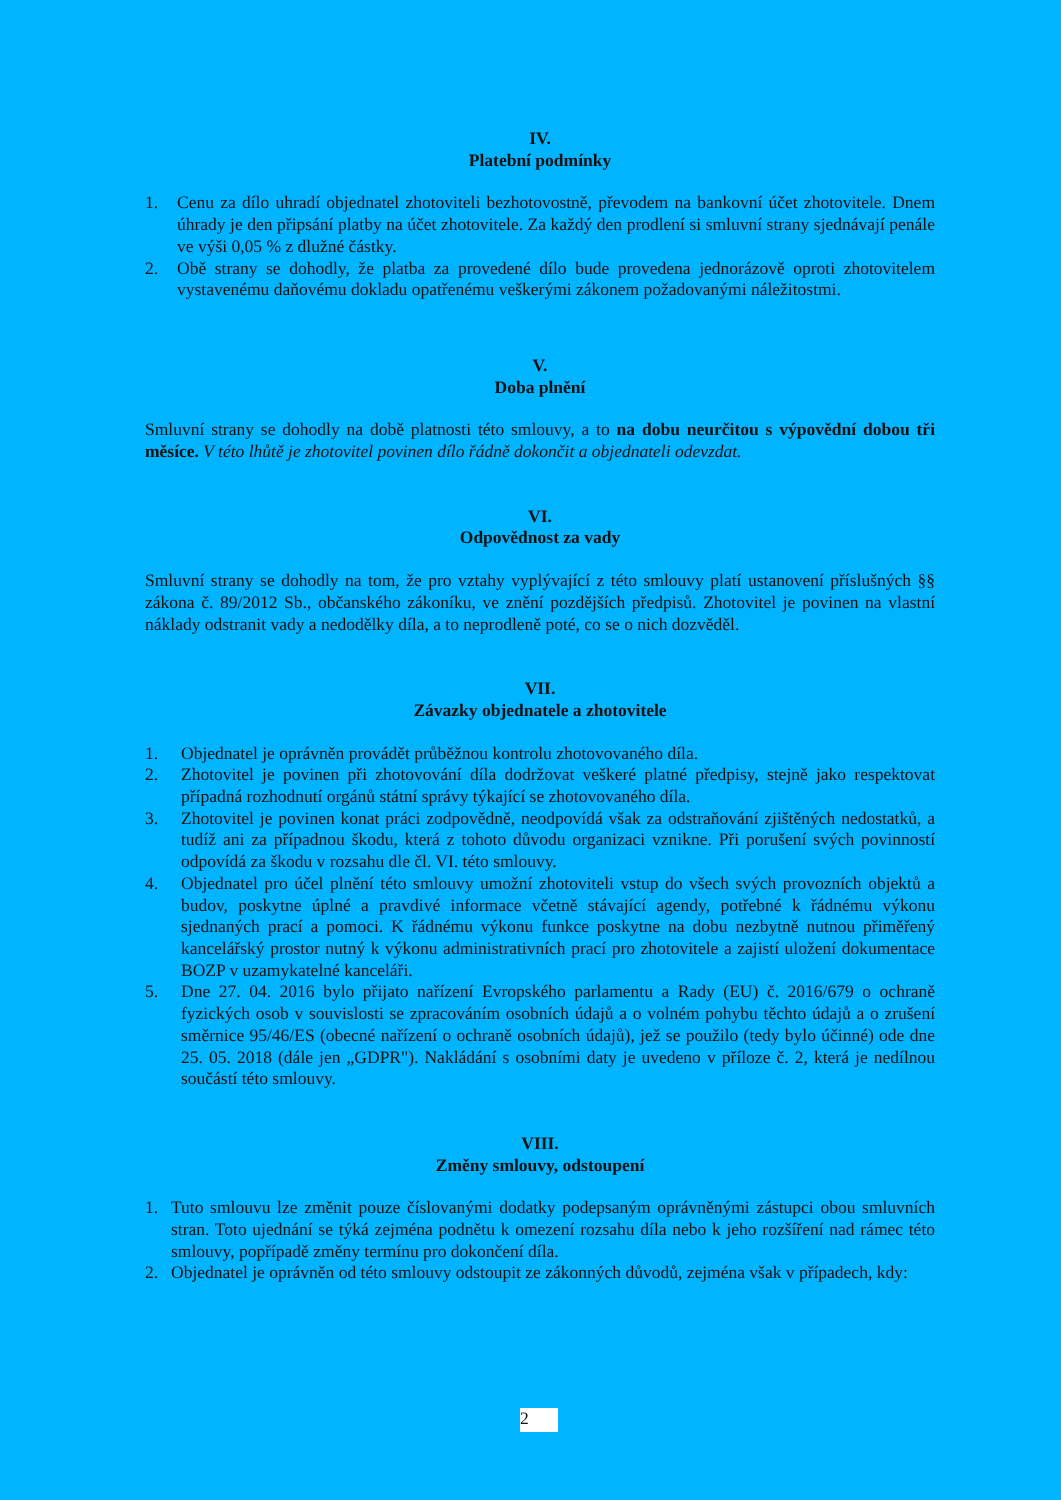IV.
Platební podmínky
1. Cenu za dílo uhradí objednatel zhotoviteli bezhotovostně, převodem na bankovní účet zhotovitele. Dnem úhrady je den připsání platby na účet zhotovitele. Za každý den prodlení si smluvní strany sjednávají penále ve výši 0,05 % z dlužné částky.
2. Obě strany se dohodly, že platba za provedené dílo bude provedena jednorázově oproti zhotovitelem vystavenému daňovému dokladu opatřenému veškerými zákonem požadovanými náležitostmi.
V.
Doba plnění
Smluvní strany se dohodly na době platnosti této smlouvy, a to na dobu neurčitou s výpovědní dobou tři měsíce. V této lhůtě je zhotovitel povinen dílo řádně dokončit a objednateli odevzdat.
VI.
Odpovědnost za vady
Smluvní strany se dohodly na tom, že pro vztahy vyplývající z této smlouvy platí ustanovení příslušných §§ zákona č. 89/2012 Sb., občanského zákoníku, ve znění pozdějších předpisů. Zhotovitel je povinen na vlastní náklady odstranit vady a nedodělky díla, a to neprodleně poté, co se o nich dozvěděl.
VII.
Závazky objednatele a zhotovitele
1. Objednatel je oprávněn provádět průběžnou kontrolu zhotovovaného díla.
2. Zhotovitel je povinen při zhotovování díla dodržovat veškeré platné předpisy, stejně jako respektovat případná rozhodnutí orgánů státní správy týkající se zhotovovaného díla.
3. Zhotovitel je povinen konat práci zodpovědně, neodpovídá však za odstraňování zjištěných nedostatků, a tudíž ani za případnou škodu, která z tohoto důvodu organizaci vznikne. Při porušení svých povinností odpovídá za škodu v rozsahu dle čl. VI. této smlouvy.
4. Objednatel pro účel plnění této smlouvy umožní zhotoviteli vstup do všech svých provozních objektů a budov, poskytne úplné a pravdivé informace včetně stávající agendy, potřebné k řádnému výkonu sjednaných prací a pomoci. K řádnému výkonu funkce poskytne na dobu nezbytně nutnou přiměřený kancelářský prostor nutný k výkonu administrativních prací pro zhotovitele a zajistí uložení dokumentace BOZP v uzamykatelné kanceláři.
5. Dne 27. 04. 2016 bylo přijato nařízení Evropského parlamentu a Rady (EU) č. 2016/679 o ochraně fyzických osob v souvislosti se zpracováním osobních údajů a o volném pohybu těchto údajů a o zrušení směrnice 95/46/ES (obecné nařízení o ochraně osobních údajů), jež se použilo (tedy bylo účinné) ode dne 25. 05. 2018 (dále jen „GDPR"). Nakládání s osobními daty je uvedeno v příloze č. 2, která je nedílnou součástí této smlouvy.
VIII.
Změny smlouvy, odstoupení
1. Tuto smlouvu lze změnit pouze číslovanými dodatky podepsaným oprávněnými zástupci obou smluvních stran. Toto ujednání se týká zejména podnětu k omezení rozsahu díla nebo k jeho rozšíření nad rámec této smlouvy, popřípadě změny termínu pro dokončení díla.
2. Objednatel je oprávněn od této smlouvy odstoupit ze zákonných důvodů, zejména však v případech, kdy:
2